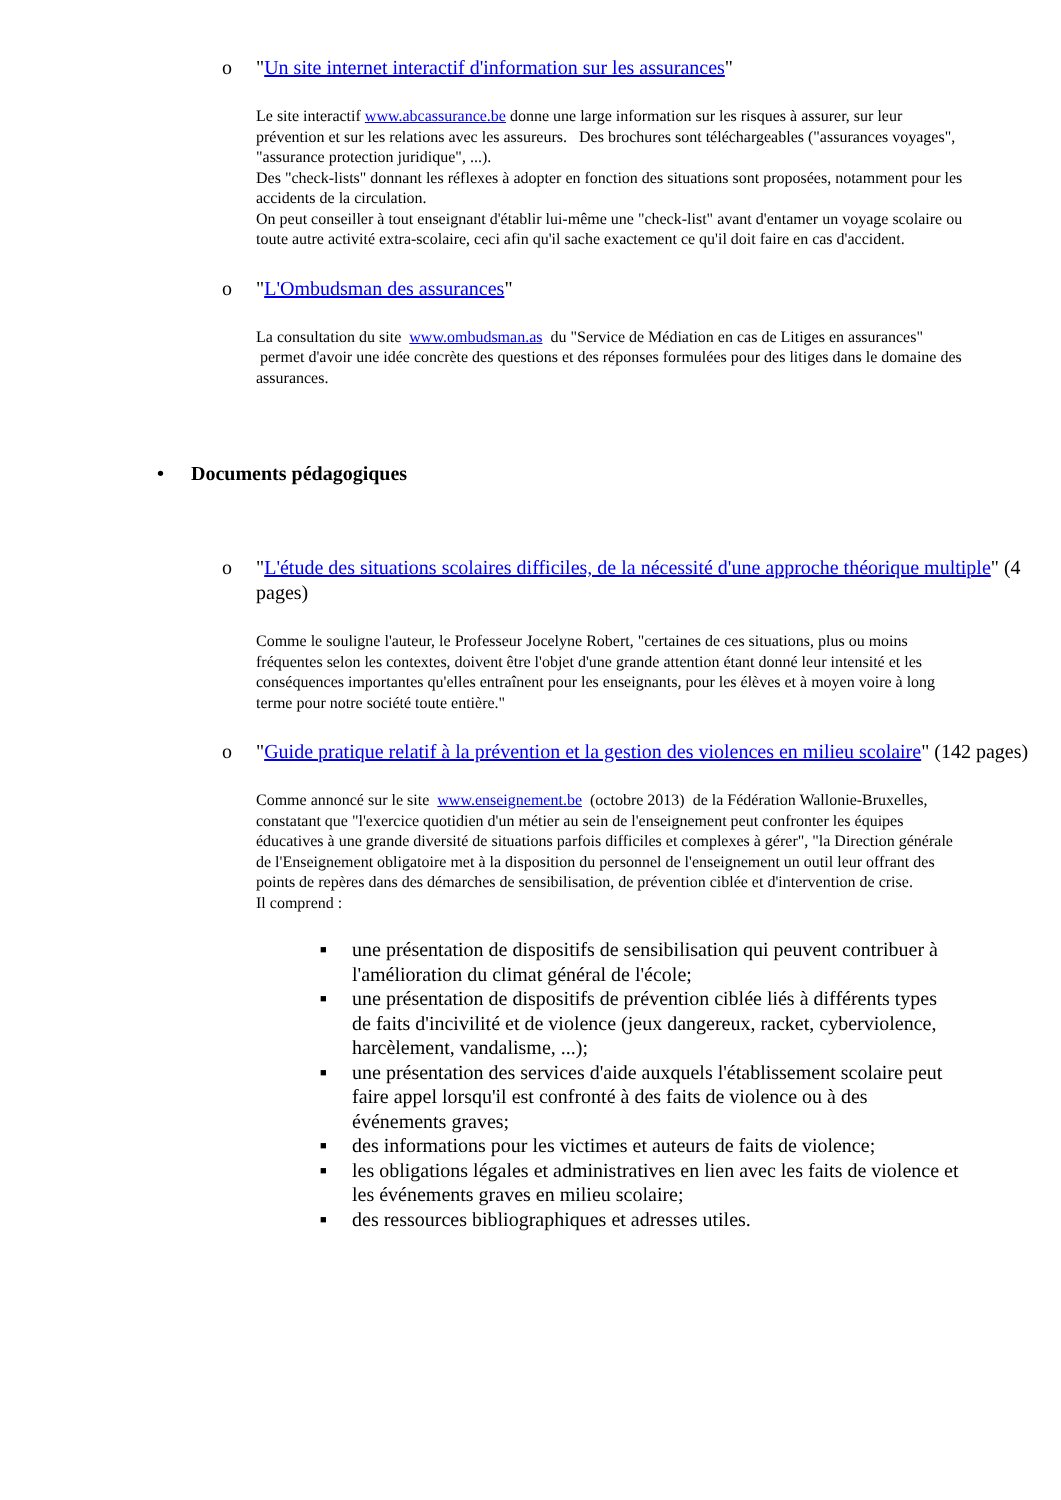o "Un site internet interactif d'information sur les assurances"
Le site interactif www.abcassurance.be donne une large information sur les risques à assurer, sur leur prévention et sur les relations avec les assureurs. Des brochures sont téléchargeables ("assurances voyages", "assurance protection juridique", ...).
Des "check-lists" donnant les réflexes à adopter en fonction des situations sont proposées, notamment pour les accidents de la circulation.
On peut conseiller à tout enseignant d'établir lui-même une "check-list" avant d'entamer un voyage scolaire ou toute autre activité extra-scolaire, ceci afin qu'il sache exactement ce qu'il doit faire en cas d'accident.
o "L'Ombudsman des assurances"
La consultation du site www.ombudsman.as du "Service de Médiation en cas de Litiges en assurances" permet d'avoir une idée concrète des questions et des réponses formulées pour des litiges dans le domaine des assurances.
• Documents pédagogiques
o "L'étude des situations scolaires difficiles, de la nécessité d'une approche théorique multiple" (4 pages)
Comme le souligne l'auteur, le Professeur Jocelyne Robert, "certaines de ces situations, plus ou moins fréquentes selon les contextes, doivent être l'objet d'une grande attention étant donné leur intensité et les conséquences importantes qu'elles entraînent pour les enseignants, pour les élèves et à moyen voire à long terme pour notre société toute entière."
o "Guide pratique relatif à la prévention et la gestion des violences en milieu scolaire" (142 pages)
Comme annoncé sur le site www.enseignement.be (octobre 2013) de la Fédération Wallonie-Bruxelles, constatant que "l'exercice quotidien d'un métier au sein de l'enseignement peut confronter les équipes éducatives à une grande diversité de situations parfois difficiles et complexes à gérer", "la Direction générale de l'Enseignement obligatoire met à la disposition du personnel de l'enseignement un outil leur offrant des points de repères dans des démarches de sensibilisation, de prévention ciblée et d'intervention de crise.
Il comprend :
■ une présentation de dispositifs de sensibilisation qui peuvent contribuer à l'amélioration du climat général de l'école;
■ une présentation de dispositifs de prévention ciblée liés à différents types de faits d'incivilité et de violence (jeux dangereux, racket, cyberviolence, harcèlement, vandalisme, ...);
■ une présentation des services d'aide auxquels l'établissement scolaire peut faire appel lorsqu'il est confronté à des faits de violence ou à des événements graves;
■ des informations pour les victimes et auteurs de faits de violence;
■ les obligations légales et administratives en lien avec les faits de violence et les événements graves en milieu scolaire;
■ des ressources bibliographiques et adresses utiles.